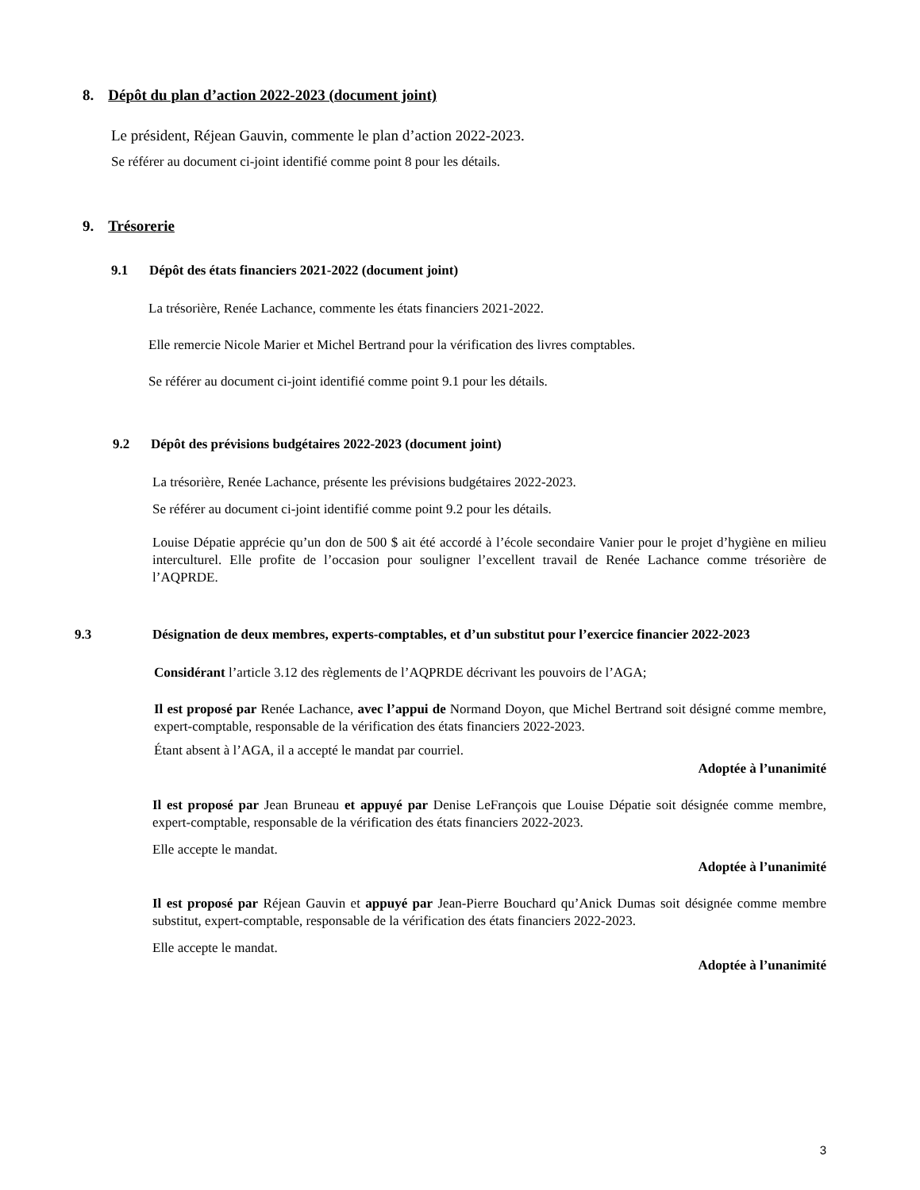8. Dépôt du plan d’action 2022-2023 (document joint)
Le président, Réjean Gauvin, commente le plan d’action 2022-2023.
Se référer au document ci-joint identifié comme point 8 pour les détails.
9. Trésorerie
9.1 Dépôt des états financiers 2021-2022 (document joint)
La trésorière, Renée Lachance, commente les états financiers 2021-2022.
Elle remercie Nicole Marier et Michel Bertrand pour la vérification des livres comptables.
Se référer au document ci-joint identifié comme point 9.1 pour les détails.
9.2 Dépôt des prévisions budgétaires 2022-2023 (document joint)
La trésorière, Renée Lachance, présente les prévisions budgétaires 2022-2023.
Se référer au document ci-joint identifié comme point 9.2 pour les détails.
Louise Dépatie apprécie qu’un don de 500 $ ait été accordé à l’école secondaire Vanier pour le projet d’hygiène en milieu interculturel. Elle profite de l’occasion pour souligner l’excellent travail de Renée Lachance comme trésorière de l’AQPRDE.
9.3 Désignation de deux membres, experts-comptables, et d’un substitut pour l’exercice financier 2022-2023
Considérant l’article 3.12 des règlements de l’AQPRDE décrivant les pouvoirs de l’AGA;
Il est proposé par Renée Lachance, avec l’appui de Normand Doyon, que Michel Bertrand soit désigné comme membre, expert-comptable, responsable de la vérification des états financiers 2022-2023.
Étant absent à l’AGA, il a accepté le mandat par courriel.
Adoptée à l’unanimité
Il est proposé par Jean Bruneau et appuyé par Denise LeFrançois que Louise Dépatie soit désignée comme membre, expert-comptable, responsable de la vérification des états financiers 2022-2023.
Elle accepte le mandat.
Adoptée à l’unanimité
Il est proposé par Réjean Gauvin et appuyé par Jean-Pierre Bouchard qu’Anick Dumas soit désignée comme membre substitut, expert-comptable, responsable de la vérification des états financiers 2022-2023.
Elle accepte le mandat.
Adoptée à l’unanimité
3